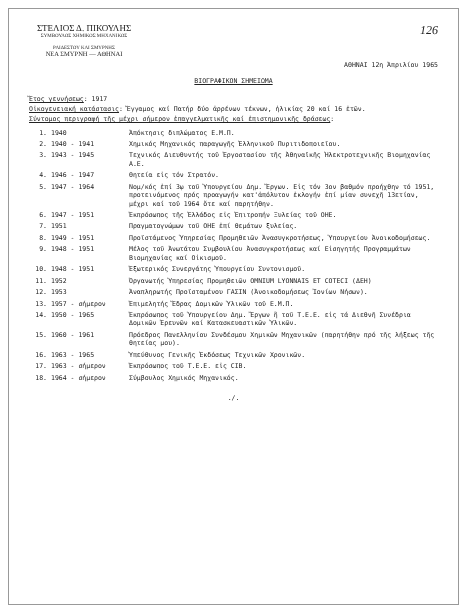ΣΤΕΛΙΟΣ Δ. ΠΙΚΟΥΛΗΣ
ΣΥΜΒΟΥΛΟΣ ΧΗΜΙΚΟΣ ΜΗΧΑΝΙΚΟΣ
ΡΑΙΔΕΣΤΟΥ ΚΑΙ ΣΜΥΡΝΗΣ
ΝΕΑ ΣΜΥΡΝΗ — ΑΘΗΝΑΙ
126
ΑΘΗΝΑΙ 12η Ἀπριλίου 1965
ΒΙΟΓΡΑΦΙΚΟΝ ΣΗΜΕΙΩΜΑ
Ἔτος γεννήσεως: 1917
Οἰκογενειακή κατάστασις: Ἔγγαμος καί Πατήρ δύο ἀρρένων τέκνων, ἡλικίας 20 καί 16 ἐτῶν.
Σύντομος περιγραφή τῆς μέχρι σήμερον ἐπαγγελματικῆς καί ἐπιστημονικῆς δράσεως:
| 1. | 1940 | Ἀπόκτησις διπλώματος Ε.Μ.Π. |
| 2. | 1940 - 1941 | Χημικός Μηχανικός παραγωγῆς Ἑλληνικοῦ Πυριτιδοποιεῖου. |
| 3. | 1943 - 1945 | Τεχνικός Διευθυντής τοῦ Ἐργοστασίου τῆς Ἀθηναϊκῆς Ἠλεκτροτεχνικῆς Βιομηχανίας Α.Ε. |
| 4. | 1946 - 1947 | Θητεία εἰς τόν Στρατόν. |
| 5. | 1947 - 1964 | Νομ/κός ἐπί 3ῳ τοῦ Ὑπουργείου Δημ. Ἔργων. Εἰς τόν 3ον βαθμόν προήχθην τό 1951, προτεινόμενος πρός προαγωγήν κατ'ἀπόλυτον ἐκλογήν ἐπί μίαν συνεχῆ 13ετίαν, μέχρι καί τοῦ 1964 ὅτε καί παρητήθην. |
| 6. | 1947 - 1951 | Ἐκπρόσωπος τῆς Ἑλλάδος εἰς Ἐπιτροπήν Ξυλείας τοῦ ΟΗΕ. |
| 7. | 1951 | Πραγματογνώμων τοῦ ΟΗΕ ἐπί θεμάτων ξυλείας. |
| 8. | 1949 - 1951 | Προϊστάμενος Ὑπηρεσίας Προμηθειῶν Ἀνασυγκροτήσεως, Ὑπουργείου Ἀνοικοδομήσεως. |
| 9. | 1948 - 1951 | Μέλος τοῦ Ἀνωτάτου Συμβουλίου Ἀνασυγκροτήσεως καί Εἰσηγητής Προγραμμάτων Βιομηχανίας καί Οἰκισμοῦ. |
| 10. | 1948 - 1951 | Ἐξωτερικός Συνεργάτης Ὑπουργείου Συντονισμοῦ. |
| 11. | 1952 | Ὀργανωτής Ὑπηρεσίας Προμηθειῶν OMNIUM LYONNAIS ET COTECI (ΔΕΗ) |
| 12. | 1953 | Ἀναπληρωτής Προϊσταμένου ΓΑΣΙΝ (Ἀνοικοδομήσεως Ἰονίων Νήσων). |
| 13. | 1957 - σήμερον | Ἐπιμελητής Ἕδρας Δομικῶν Ὑλικῶν τοῦ Ε.Μ.Π. |
| 14. | 1950 - 1965 | Ἐκπρόσωπος τοῦ Ὑπουργείου Δημ. Ἔργων ἢ τοῦ Τ.Ε.Ε. εἰς τά Διεθνῆ Συνέδρια Δομικῶν Ἐρευνῶν καί Κατασκευαστικῶν Ὑλικῶν. |
| 15. | 1960 - 1961 | Πρόεδρος Πανελληνίου Συνδέσμου Χημικῶν Μηχανικῶν (παρητήθην πρό τῆς λήξεως τῆς θητείας μου). |
| 16. | 1963 - 1965 | Ὑπεύθυνος Γενικῆς Ἐκδόσεως Τεχνικῶν Χρονικῶν. |
| 17. | 1963 - σήμερον | Ἐκπρόσωπος τοῦ Τ.Ε.Ε. εἰς CIB. |
| 18. | 1964 - σήμερον | Σύμβουλος Χημικός Μηχανικός. |
./.